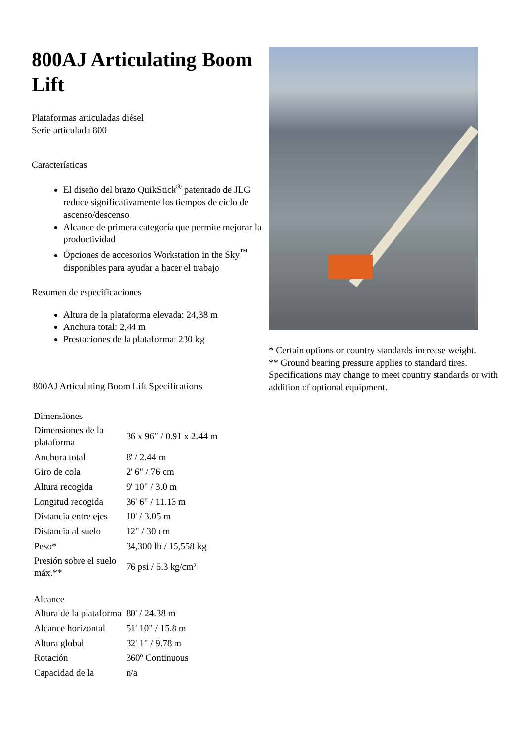800AJ Articulating Boom Lift
Plataformas articuladas diésel
Serie articulada 800
Características
El diseño del brazo QuikStick<sup>®</sup> patentado de JLG reduce significativamente los tiempos de ciclo de ascenso/descenso
Alcance de primera categoría que permite mejorar la productividad
Opciones de accesorios Workstation in the Sky<sup>™</sup> disponibles para ayudar a hacer el trabajo
Resumen de especificaciones
Altura de la plataforma elevada: 24,38 m
Anchura total: 2,44 m
Prestaciones de la plataforma: 230 kg
800AJ Articulating Boom Lift Specifications
| Dimensiones | |
| Dimensiones de la plataforma | 36 x 96" / 0.91 x 2.44 m |
| Anchura total | 8' / 2.44 m |
| Giro de cola | 2' 6" / 76 cm |
| Altura recogida | 9' 10" / 3.0 m |
| Longitud recogida | 36' 6" / 11.13 m |
| Distancia entre ejes | 10' / 3.05 m |
| Distancia al suelo | 12" / 30 cm |
| Peso* | 34,300 lb / 15,558 kg |
| Presión sobre el suelo máx.** | 76 psi / 5.3 kg/cm² |
| Alcance | |
| Altura de la plataforma | 80' / 24.38 m |
| Alcance horizontal | 51' 10" / 15.8 m |
| Altura global | 32' 1" / 9.78 m |
| Rotación | 360º Continuous |
| Capacidad de la | n/a |
* Certain options or country standards increase weight.
** Ground bearing pressure applies to standard tires. Specifications may change to meet country standards or with addition of optional equipment.